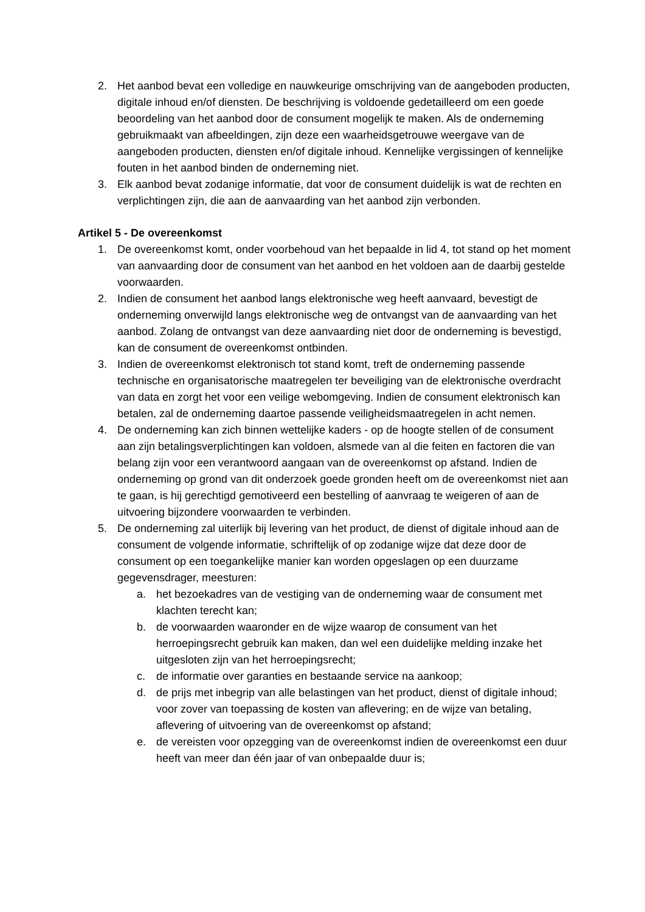2. Het aanbod bevat een volledige en nauwkeurige omschrijving van de aangeboden producten, digitale inhoud en/of diensten. De beschrijving is voldoende gedetailleerd om een goede beoordeling van het aanbod door de consument mogelijk te maken. Als de onderneming gebruikmaakt van afbeeldingen, zijn deze een waarheidsgetrouwe weergave van de aangeboden producten, diensten en/of digitale inhoud. Kennelijke vergissingen of kennelijke fouten in het aanbod binden de onderneming niet.
3. Elk aanbod bevat zodanige informatie, dat voor de consument duidelijk is wat de rechten en verplichtingen zijn, die aan de aanvaarding van het aanbod zijn verbonden.
Artikel 5 - De overeenkomst
1. De overeenkomst komt, onder voorbehoud van het bepaalde in lid 4, tot stand op het moment van aanvaarding door de consument van het aanbod en het voldoen aan de daarbij gestelde voorwaarden.
2. Indien de consument het aanbod langs elektronische weg heeft aanvaard, bevestigt de onderneming onverwijld langs elektronische weg de ontvangst van de aanvaarding van het aanbod. Zolang de ontvangst van deze aanvaarding niet door de onderneming is bevestigd, kan de consument de overeenkomst ontbinden.
3. Indien de overeenkomst elektronisch tot stand komt, treft de onderneming passende technische en organisatorische maatregelen ter beveiliging van de elektronische overdracht van data en zorgt het voor een veilige webomgeving. Indien de consument elektronisch kan betalen, zal de onderneming daartoe passende veiligheidsmaatregelen in acht nemen.
4. De onderneming kan zich binnen wettelijke kaders - op de hoogte stellen of de consument aan zijn betalingsverplichtingen kan voldoen, alsmede van al die feiten en factoren die van belang zijn voor een verantwoord aangaan van de overeenkomst op afstand. Indien de onderneming op grond van dit onderzoek goede gronden heeft om de overeenkomst niet aan te gaan, is hij gerechtigd gemotiveerd een bestelling of aanvraag te weigeren of aan de uitvoering bijzondere voorwaarden te verbinden.
5. De onderneming zal uiterlijk bij levering van het product, de dienst of digitale inhoud aan de consument de volgende informatie, schriftelijk of op zodanige wijze dat deze door de consument op een toegankelijke manier kan worden opgeslagen op een duurzame gegevensdrager, meesturen:
a. het bezoekadres van de vestiging van de onderneming waar de consument met klachten terecht kan;
b. de voorwaarden waaronder en de wijze waarop de consument van het herroepingsrecht gebruik kan maken, dan wel een duidelijke melding inzake het uitgesloten zijn van het herroepingsrecht;
c. de informatie over garanties en bestaande service na aankoop;
d. de prijs met inbegrip van alle belastingen van het product, dienst of digitale inhoud; voor zover van toepassing de kosten van aflevering; en de wijze van betaling, aflevering of uitvoering van de overeenkomst op afstand;
e. de vereisten voor opzegging van de overeenkomst indien de overeenkomst een duur heeft van meer dan één jaar of van onbepaalde duur is;